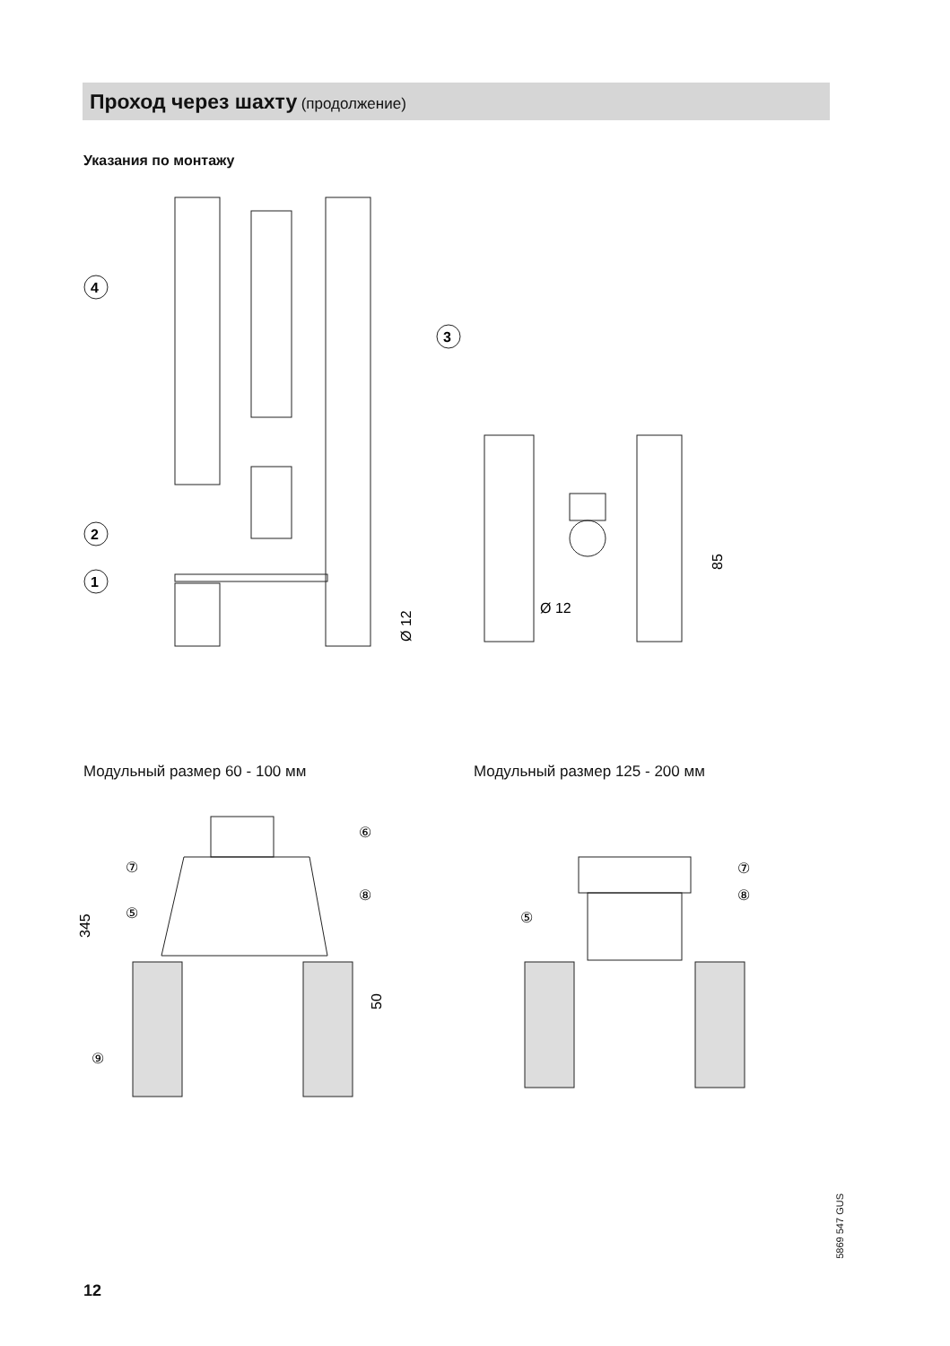Проход через шахту (продолжение)
Указания по монтажу
4
2
1
3
Ø 12
Ø 12
85
Модульный размер 60 - 100 мм Модульный размер 125 - 200 мм
345
50
⑥
⑦
⑧
⑤
⑨
⑦
⑧
⑤
5869 547 GUS
12